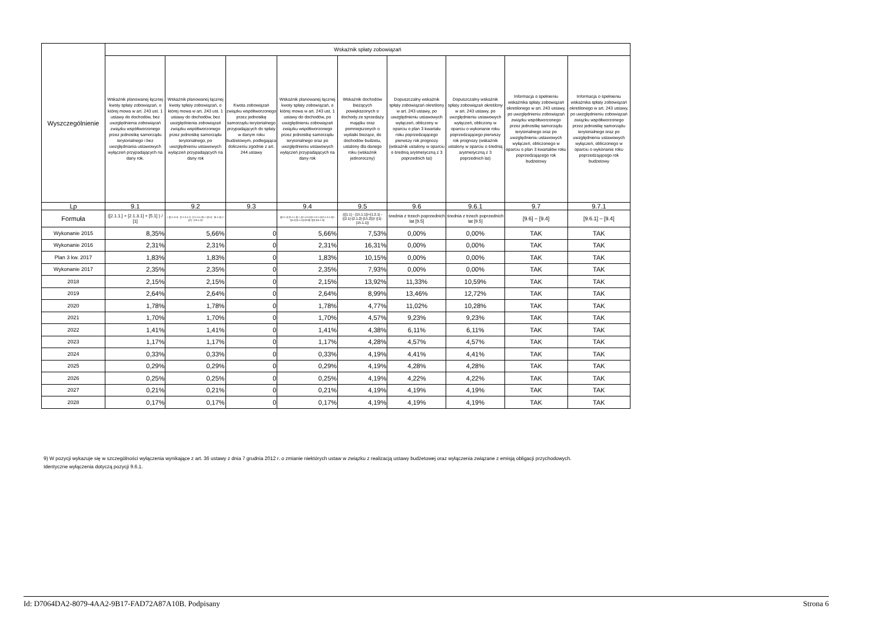| Wyszczególnienie | Wskaźnik spłaty zobowiązań | | | | | | | | |
| --- | --- | --- | --- | --- | --- | --- | --- | --- | --- |
| | Wskaźnik planowanej łącznej kwoty spłaty zobowiązań, o której mowa w art. 243 ust. 1 ustawy do dochodów, bez uwzględnienia zobowiązań związku współtworzonego przez jednostkę samorządu terytorialnego i bez uwzględniania ustawowych wyłączeń przypadających na dany rok. | Wskaźnik planowanej łącznej kwoty spłaty zobowiązań, o której mowa w art. 243 ust. 1 ustawy do dochodów, bez uwzględnienia zobowiązań związku współtworzonego przez jednostkę samorządu terytorialnego, po uwzględnieniu ustawowych wyłączeń przypadających na dany rok | Kwota zobowiązań związku współtworzonego przez jednostkę samorządu terytorialnego przypadających do spłaty w danym roku budżetowym, podlegająca doliczeniu zgodnie z art. 244 ustawy | Wskaźnik planowanej łącznej kwoty spłaty zobowiązań, o której mowa w art. 243 ust. 1 ustawy do dochodów, po uwzględnieniu zobowiązań związku współtworzonego przez jednostkę samorządu terytorialnego oraz po uwzględnieniu ustawowych wyłączeń przypadających na dany rok | Wskaźnik dochodów bieżących powiększonych o dochody ze sprzedaży majątku oraz pomniejszonych o wydatki bieżące, do dochodów budżetu, ustalony dla danego roku (wskaźnik jednoroczny) | Dopuszczalny wskaźnik spłaty zobowiązań określony w art. 243 ustawy, po uwzględnieniu ustawowych wyłączeń, obliczony w oparciu o plan 3 kwartału roku poprzedzającego pierwszy rok prognozy (wskaźnik ustalony w oparciu o średnią arytmetyczną z 3 poprzednich lat) | Dopuszczalny wskaźnik spłaty zobowiązań określony w art. 243 ustawy, po uwzględnieniu ustawowych wyłączeń, obliczony w oparciu o wykonanie roku poprzedzającego pierwszy rok prognozy (wskaźnik ustalony w oparciu o średnią arytmetyczną z 3 poprzednich lat) | Informacja o spełnieniu wskaźnika spłaty zobowiązań określonego w art. 243 ustawy, po uwzględnieniu zobowiązań związku współtworzonego przez jednostkę samorządu terytorialnego oraz po uwzględnieniu ustawowych wyłączeń, obliczonego w oparciu o plan 3 kwartałów roku poprzedzającego rok budżetowy | Informacja o spełnieniu wskaźnika spłaty zobowiązań określonego w art. 243 ustawy, po uwzględnieniu zobowiązań związku współtworzonego przez jednostkę samorządu terytorialnego oraz po uwzględnieniu ustawowych wyłączeń, obliczonego w oparciu o wykonanie roku poprzedzającego rok budżetowy |
| Lp | 9.1 | 9.2 | 9.3 | 9.4 | 9.5 | 9.6 | 9.6.1 | 9.7 | 9.7.1 |
| Formuła | ([2.1.1.] + [2.1.3.1] + [5.1] ) / [1] | + ([2.1.3.1] - [2.1.3.1.1] - [2.1.3.1.2]) + ([5.1] - [5.1.1]) ) / ([1] - [15.1.1]) | | (([2.1.1]-[2.1.1.1]) + ([2.1.3.1]-[2.1.3.1.1]-[2.1.3.1.2])+([5.1]-[5.1.1])+[9.5]) /([1]-[15.1.1]) | (([1.1] - [15.1.1])+[1.2.1] - ([2.1]-[2.1.2]-[15.2]))/ ([1]-[15.1.1]) | średnia z trzech poprzednich lat [9.5] | średnia z trzech poprzednich lat [9.5] | [9.6] – [9.4] | [9.6.1] – [9.4] |
| Wykonanie 2015 | 8,35% | 5,66% | 0 | 5,66% | 7,53% | 0,00% | 0,00% | TAK | TAK |
| Wykonanie 2016 | 2,31% | 2,31% | 0 | 2,31% | 16,31% | 0,00% | 0,00% | TAK | TAK |
| Plan 3 kw. 2017 | 1,83% | 1,83% | 0 | 1,83% | 10,15% | 0,00% | 0,00% | TAK | TAK |
| Wykonanie 2017 | 2,35% | 2,35% | 0 | 2,35% | 7,93% | 0,00% | 0,00% | TAK | TAK |
| 2018 | 2,15% | 2,15% | 0 | 2,15% | 13,92% | 11,33% | 10,59% | TAK | TAK |
| 2019 | 2,64% | 2,64% | 0 | 2,64% | 8,99% | 13,46% | 12,72% | TAK | TAK |
| 2020 | 1,78% | 1,78% | 0 | 1,78% | 4,77% | 11,02% | 10,28% | TAK | TAK |
| 2021 | 1,70% | 1,70% | 0 | 1,70% | 4,57% | 9,23% | 9,23% | TAK | TAK |
| 2022 | 1,41% | 1,41% | 0 | 1,41% | 4,38% | 6,11% | 6,11% | TAK | TAK |
| 2023 | 1,17% | 1,17% | 0 | 1,17% | 4,28% | 4,57% | 4,57% | TAK | TAK |
| 2024 | 0,33% | 0,33% | 0 | 0,33% | 4,19% | 4,41% | 4,41% | TAK | TAK |
| 2025 | 0,29% | 0,29% | 0 | 0,29% | 4,19% | 4,28% | 4,28% | TAK | TAK |
| 2026 | 0,25% | 0,25% | 0 | 0,25% | 4,19% | 4,22% | 4,22% | TAK | TAK |
| 2027 | 0,21% | 0,21% | 0 | 0,21% | 4,19% | 4,19% | 4,19% | TAK | TAK |
| 2028 | 0,17% | 0,17% | 0 | 0,17% | 4,19% | 4,19% | 4,19% | TAK | TAK |
9) W pozycji wykazuje się w szczególności wyłączenia wynikające z art. 36 ustawy z dnia 7 grudnia 2012 r. o zmianie niektórych ustaw w związku z realizacją ustawy budżetowej oraz wyłączenia związane z emisją obligacji przychodowych.
Identyczne wyłączenia dotyczą pozycji 9.6.1.
Id: D7064DA2-8079-4AA2-9B17-FAD72A87A10B. Podpisany Strona 6